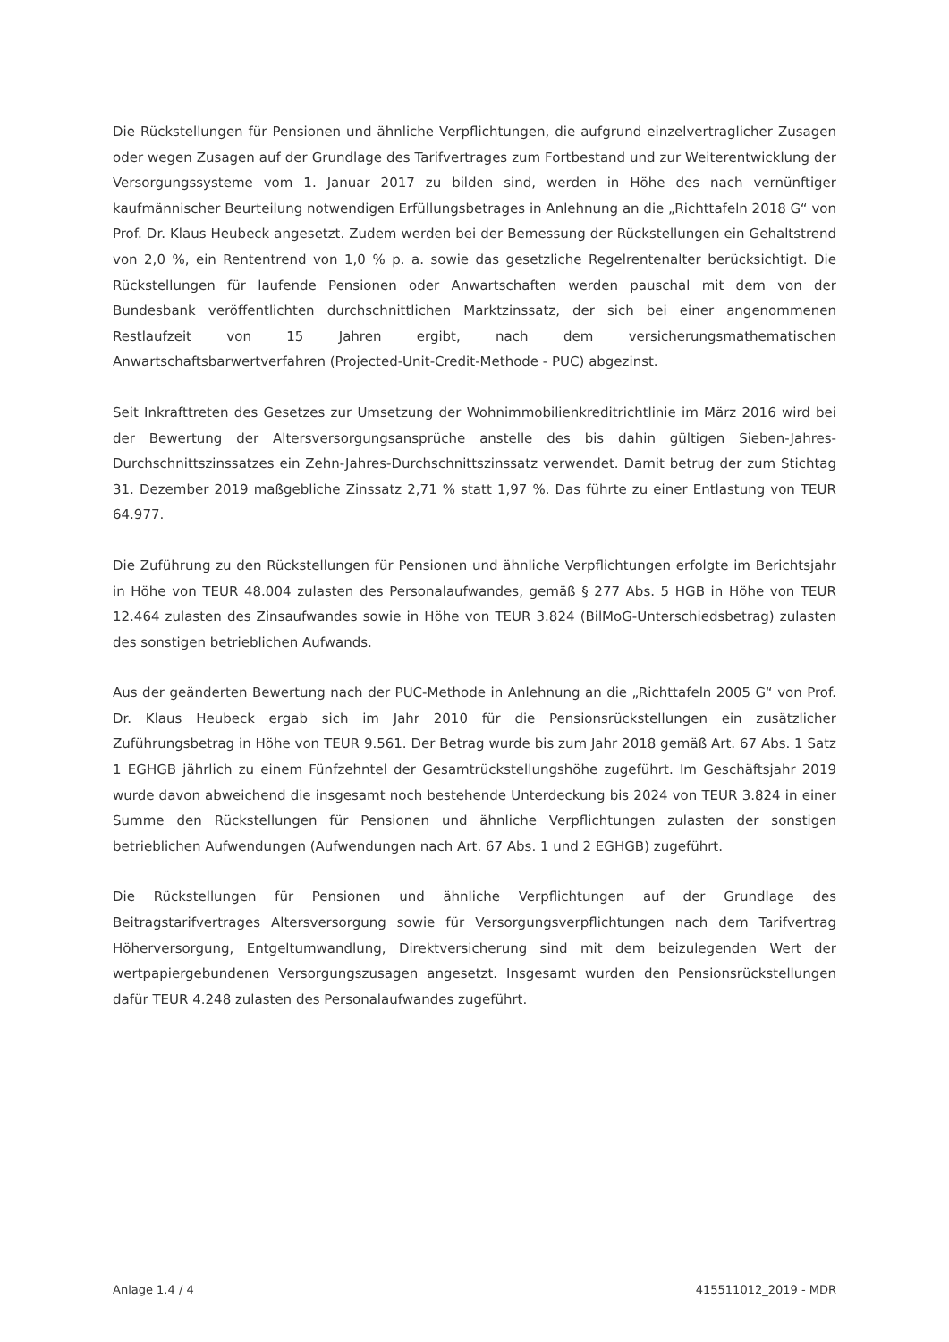Die Rückstellungen für Pensionen und ähnliche Verpflichtungen, die aufgrund einzelvertraglicher Zusagen oder wegen Zusagen auf der Grundlage des Tarifvertrages zum Fortbestand und zur Weiterentwicklung der Versorgungssysteme vom 1. Januar 2017 zu bilden sind, werden in Höhe des nach vernünftiger kaufmännischer Beurteilung notwendigen Erfüllungsbetrages in Anlehnung an die „Richttafeln 2018 G“ von Prof. Dr. Klaus Heubeck angesetzt. Zudem werden bei der Bemessung der Rückstellungen ein Gehaltstrend von 2,0 %, ein Rententrend von 1,0 % p. a. sowie das gesetzliche Regelrentenalter berücksichtigt. Die Rückstellungen für laufende Pensionen oder Anwartschaften werden pauschal mit dem von der Bundesbank veröffentlichten durchschnittlichen Marktzinssatz, der sich bei einer angenommenen Restlaufzeit von 15 Jahren ergibt, nach dem versicherungsmathematischen Anwartschaftsbarwertverfahren (Projected-Unit-Credit-Methode - PUC) abgezinst.
Seit Inkrafttreten des Gesetzes zur Umsetzung der Wohnimmobilienkreditrichtlinie im März 2016 wird bei der Bewertung der Altersversorgungsansprüche anstelle des bis dahin gültigen Sieben-Jahres-Durchschnittszinssatzes ein Zehn-Jahres-Durchschnittszinssatz verwendet. Damit betrug der zum Stichtag 31. Dezember 2019 maßgebliche Zinssatz 2,71 % statt 1,97 %. Das führte zu einer Entlastung von TEUR 64.977.
Die Zuführung zu den Rückstellungen für Pensionen und ähnliche Verpflichtungen erfolgte im Berichtsjahr in Höhe von TEUR 48.004 zulasten des Personalaufwandes, gemäß § 277 Abs. 5 HGB in Höhe von TEUR 12.464 zulasten des Zinsaufwandes sowie in Höhe von TEUR 3.824 (BilMoG-Unterschiedsbetrag) zulasten des sonstigen betrieblichen Aufwands.
Aus der geänderten Bewertung nach der PUC-Methode in Anlehnung an die „Richttafeln 2005 G“ von Prof. Dr. Klaus Heubeck ergab sich im Jahr 2010 für die Pensionsrückstellungen ein zusätzlicher Zuführungsbetrag in Höhe von TEUR 9.561. Der Betrag wurde bis zum Jahr 2018 gemäß Art. 67 Abs. 1 Satz 1 EGHGB jährlich zu einem Fünfzehntel der Gesamtrückstellungshöhe zugeführt. Im Geschäftsjahr 2019 wurde davon abweichend die insgesamt noch bestehende Unterdeckung bis 2024 von TEUR 3.824 in einer Summe den Rückstellungen für Pensionen und ähnliche Verpflichtungen zulasten der sonstigen betrieblichen Aufwendungen (Aufwendungen nach Art. 67 Abs. 1 und 2 EGHGB) zugeführt.
Die Rückstellungen für Pensionen und ähnliche Verpflichtungen auf der Grundlage des Beitragstarifvertrages Altersversorgung sowie für Versorgungsverpflichtungen nach dem Tarifvertrag Höherversorgung, Entgeltumwandlung, Direktversicherung sind mit dem beizulegenden Wert der wertpapiergebundenen Versorgungszusagen angesetzt. Insgesamt wurden den Pensionsrückstellungen dafür TEUR 4.248 zulasten des Personalaufwandes zugeführt.
Anlage 1.4 / 4 415511012_2019 - MDR